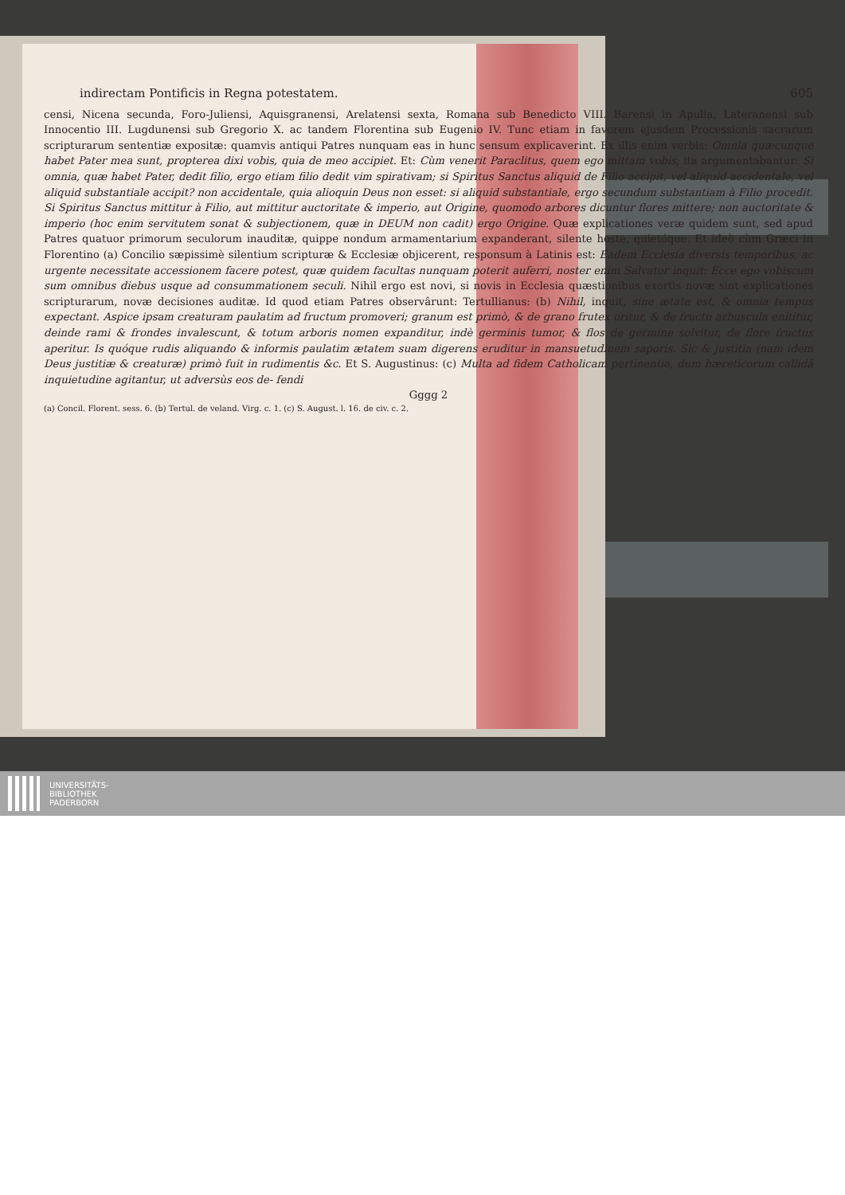indirectam Pontificis in Regna potestatem. 605
censi, Nicena secunda, Foro-Juliensi, Aquisgranensi, Arelatensi sexta, Romana sub Benedicto VIII. Barensi in Apulia, Lateranensi sub Innocentio III. Lugdunensi sub Gregorio X. ac tandem Florentina sub Eugenio IV. Tunc etiam in favorem ejusdem Processionis sacrarum scripturarum sententiæ expositæ: quamvis antiqui Patres nunquam eas in hunc sensum explicaverint. Ex illis enim verbis: Omnia quæcunque habet Pater mea sunt, propterea dixi vobis, quia de meo accipiet. Et: Cùm venerit Paraclitus, quem ego mittam vobis; ita argumentabantur: Si omnia, quæ habet Pater, dedit filio, ergo etiam filio dedit vim spirativam; si Spiritus Sanctus aliquid de Filio accipit, vel aliquid accidentale, vel aliquid substantiale accipit? non accidentale, quia alioquin Deus non esset: si aliquid substantiale, ergo secundum substantiam à Filio procedit. Si Spiritus Sanctus mittitur à Filio, aut mittitur auctoritate & imperio, aut Origine, quomodo arbores dicuntur flores mittere; non auctoritate & imperio (hoc enim servitutem sonat & subjectionem, quæ in DEUM non cadit) ergo Origine. Quæ explicationes veræ quidem sunt, sed apud Patres quatuor primorum seculorum inauditæ, quippe nondum armamentarium expanderant, silente hoste, quietóque. Et ideò cùm Græci in Florentino (a) Concilio sæpissimè silentium scripturæ & Ecclesiæ objicerent, responsum à Latinis est: Eadem Ecclesia diversis temporibus, ac urgente necessitate accessionem facere potest, quæ quidem facultas nunquam poterit auferri, noster enim Salvator inquit: Ecce ego vobiscum sum omnibus diebus usque ad consummationem seculi. Nihil ergo est novi, si novis in Ecclesia quæstionibus exortis novæ sint explicationes scripturarum, novæ decisiones auditæ. Id quod etiam Patres observârunt: Tertullianus: (b) Nihil, inquit, sine ætate est, & omnia tempus expectant. Aspice ipsam creaturam paulatim ad fructum promoveri; granum est primò, & de grano frutex oritur, & de fructu arbuscula enititur, deinde rami & frondes invalescunt, & totum arboris nomen expanditur, indè germinis tumor, & flos de germine solvitur, de flore fructus aperitur. Is quóque rudis aliquando & informis paulatim ætatem suam digerens eruditur in mansuetudinem saporis. Sic & justitia (nam idem Deus justitiæ & creaturæ) primò fuit in rudimentis &c. Et S. Augustinus: (c) Multa ad fidem Catholicam pertinentia, dum hæreticorum callidâ inquietudine agitantur, ut adversùs eos de- fendi
Gggg 2
(a) Concil. Florent. sess. 6. (b) Tertul. de veland. Virg. c. 1. (c) S. August. l. 16. de civ. c. 2.
UNIVERSITÄTS-
BIBLIOTHEK
PADERBORN